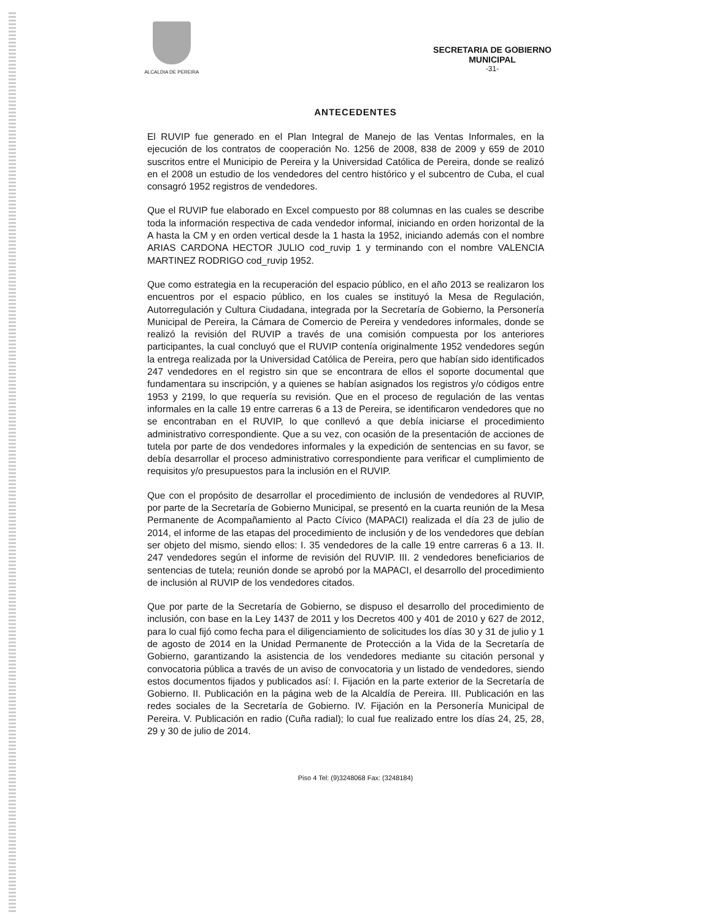ALCALDIA DE PEREIRA
SECRETARIA DE GOBIERNO
MUNICIPAL
-31-
ANTECEDENTES
El RUVIP fue generado en el Plan Integral de Manejo de las Ventas Informales, en la ejecución de los contratos de cooperación No. 1256 de 2008, 838 de 2009 y 659 de 2010 suscritos entre el Municipio de Pereira y la Universidad Católica de Pereira, donde se realizó en el 2008 un estudio de los vendedores del centro histórico y el subcentro de Cuba, el cual consagró 1952 registros de vendedores.
Que el RUVIP fue elaborado en Excel compuesto por 88 columnas en las cuales se describe toda la información respectiva de cada vendedor informal, iniciando en orden horizontal de la A hasta la CM y en orden vertical desde la 1 hasta la 1952, iniciando además con el nombre ARIAS CARDONA HECTOR JULIO cod_ruvip 1 y terminando con el nombre VALENCIA MARTINEZ RODRIGO cod_ruvip 1952.
Que como estrategia en la recuperación del espacio público, en el año 2013 se realizaron los encuentros por el espacio público, en los cuales se instituyó la Mesa de Regulación, Autorregulación y Cultura Ciudadana, integrada por la Secretaría de Gobierno, la Personería Municipal de Pereira, la Cámara de Comercio de Pereira y vendedores informales, donde se realizó la revisión del RUVIP a través de una comisión compuesta por los anteriores participantes, la cual concluyó que el RUVIP contenía originalmente 1952 vendedores según la entrega realizada por la Universidad Católica de Pereira, pero que habían sido identificados 247 vendedores en el registro sin que se encontrara de ellos el soporte documental que fundamentara su inscripción, y a quienes se habían asignados los registros y/o códigos entre 1953 y 2199, lo que requería su revisión. Que en el proceso de regulación de las ventas informales en la calle 19 entre carreras 6 a 13 de Pereira, se identificaron vendedores que no se encontraban en el RUVIP, lo que conllevó a que debía iniciarse el procedimiento administrativo correspondiente. Que a su vez, con ocasión de la presentación de acciones de tutela por parte de dos vendedores informales y la expedición de sentencias en su favor, se debía desarrollar el proceso administrativo correspondiente para verificar el cumplimiento de requisitos y/o presupuestos para la inclusión en el RUVIP.
Que con el propósito de desarrollar el procedimiento de inclusión de vendedores al RUVIP, por parte de la Secretaría de Gobierno Municipal, se presentó en la cuarta reunión de la Mesa Permanente de Acompañamiento al Pacto Cívico (MAPACI) realizada el día 23 de julio de 2014, el informe de las etapas del procedimiento de inclusión y de los vendedores que debían ser objeto del mismo, siendo ellos: I. 35 vendedores de la calle 19 entre carreras 6 a 13. II. 247 vendedores según el informe de revisión del RUVIP. III. 2 vendedores beneficiarios de sentencias de tutela; reunión donde se aprobó por la MAPACI, el desarrollo del procedimiento de inclusión al RUVIP de los vendedores citados.
Que por parte de la Secretaría de Gobierno, se dispuso el desarrollo del procedimiento de inclusión, con base en la Ley 1437 de 2011 y los Decretos 400 y 401 de 2010 y 627 de 2012, para lo cual fijó como fecha para el diligenciamiento de solicitudes los días 30 y 31 de julio y 1 de agosto de 2014 en la Unidad Permanente de Protección a la Vida de la Secretaría de Gobierno, garantizando la asistencia de los vendedores mediante su citación personal y convocatoria pública a través de un aviso de convocatoria y un listado de vendedores, siendo estos documentos fijados y publicados así: I. Fijación en la parte exterior de la Secretaría de Gobierno. II. Publicación en la página web de la Alcaldía de Pereira. III. Publicación en las redes sociales de la Secretaría de Gobierno. IV. Fijación en la Personería Municipal de Pereira. V. Publicación en radio (Cuña radial); lo cual fue realizado entre los días 24, 25, 28, 29 y 30 de julio de 2014.
Piso 4 Tel: (9)3248068 Fax: (3248184)